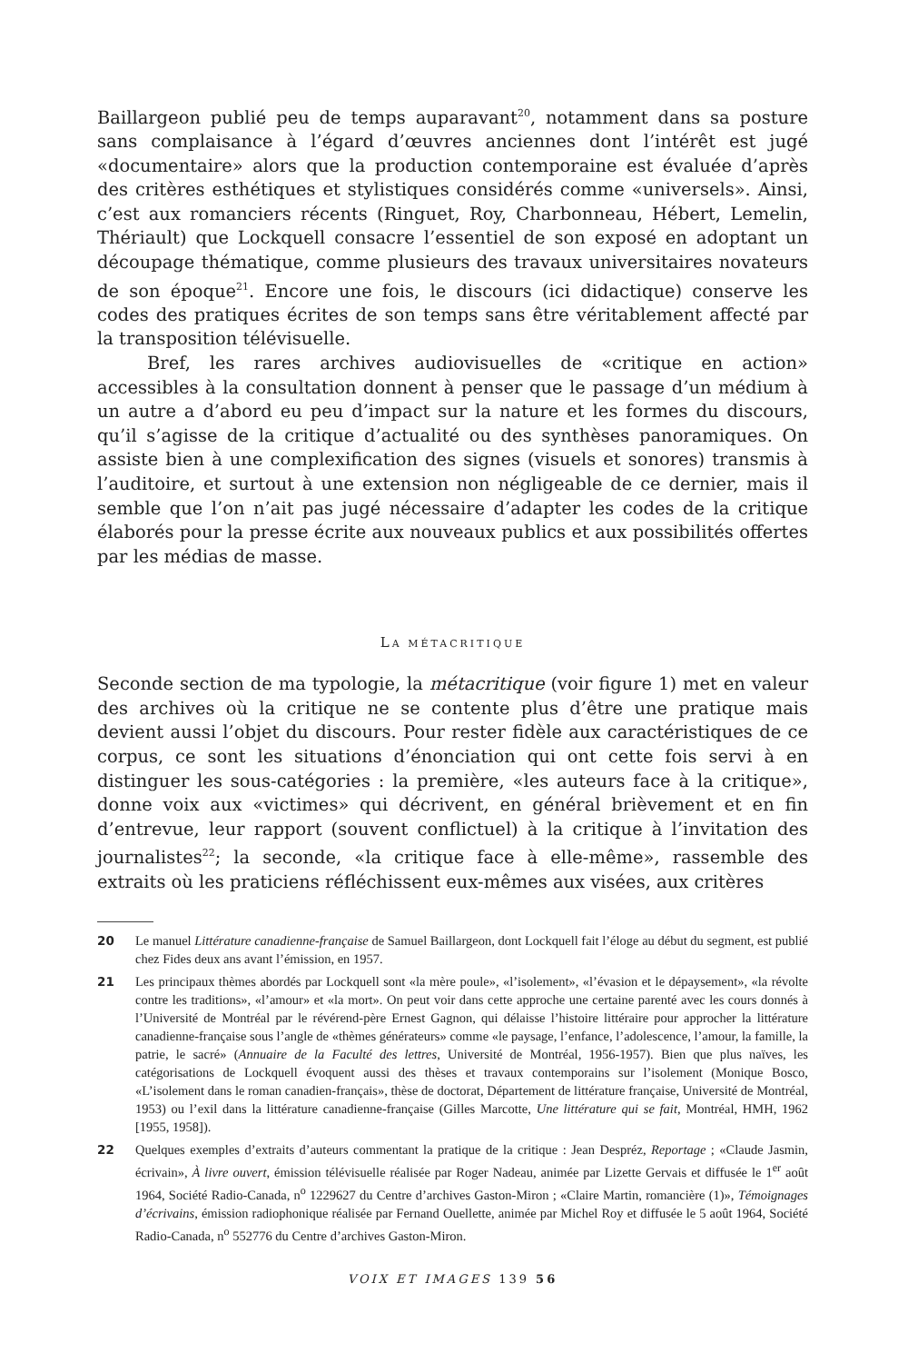Baillargeon publié peu de temps auparavant<sup>20</sup>, notamment dans sa posture sans complaisance à l’égard d’œuvres anciennes dont l’intérêt est jugé «documentaire» alors que la production contemporaine est évaluée d’après des critères esthétiques et stylistiques considérés comme «universels». Ainsi, c’est aux romanciers récents (Ringuet, Roy, Charbonneau, Hébert, Lemelin, Thériault) que Lockquell consacre l’essentiel de son exposé en adoptant un découpage thématique, comme plusieurs des travaux universitaires novateurs de son époque<sup>21</sup>. Encore une fois, le discours (ici didactique) conserve les codes des pratiques écrites de son temps sans être véritablement affecté par la transposition télévisuelle.
Bref, les rares archives audiovisuelles de «critique en action» accessibles à la consultation donnent à penser que le passage d’un médium à un autre a d’abord eu peu d’impact sur la nature et les formes du discours, qu’il s’agisse de la critique d’actualité ou des synthèses panoramiques. On assiste bien à une complexification des signes (visuels et sonores) transmis à l’auditoire, et surtout à une extension non négligeable de ce dernier, mais il semble que l’on n’ait pas jugé nécessaire d’adapter les codes de la critique élaborés pour la presse écrite aux nouveaux publics et aux possibilités offertes par les médias de masse.
LA MÉTACRITIQUE
Seconde section de ma typologie, la métacritique (voir figure 1) met en valeur des archives où la critique ne se contente plus d’être une pratique mais devient aussi l’objet du discours. Pour rester fidèle aux caractéristiques de ce corpus, ce sont les situations d’énonciation qui ont cette fois servi à en distinguer les sous-catégories : la première, «les auteurs face à la critique», donne voix aux «victimes» qui décrivent, en général brièvement et en fin d’entrevue, leur rapport (souvent conflictuel) à la critique à l’invitation des journalistes<sup>22</sup>; la seconde, «la critique face à elle-même», rassemble des extraits où les praticiens réfléchissent eux-mêmes aux visées, aux critères
20 Le manuel Littérature canadienne-française de Samuel Baillargeon, dont Lockquell fait l’éloge au début du segment, est publié chez Fides deux ans avant l’émission, en 1957.
21 Les principaux thèmes abordés par Lockquell sont «la mère poule», «l’isolement», «l’évasion et le dépaysement», «la révolte contre les traditions», «l’amour» et «la mort». On peut voir dans cette approche une certaine parenté avec les cours donnés à l’Université de Montréal par le révérend-père Ernest Gagnon, qui délaisse l’histoire littéraire pour approcher la littérature canadienne-française sous l’angle de «thèmes générateurs» comme «le paysage, l’enfance, l’adolescence, l’amour, la famille, la patrie, le sacré» (Annuaire de la Faculté des lettres, Université de Montréal, 1956-1957). Bien que plus naïves, les catégorisations de Lockquell évoquent aussi des thèses et travaux contemporains sur l’isolement (Monique Bosco, «L’isolement dans le roman canadien-français», thèse de doctorat, Département de littérature française, Université de Montréal, 1953) ou l’exil dans la littérature canadienne-française (Gilles Marcotte, Une littérature qui se fait, Montréal, HMH, 1962 [1955, 1958]).
22 Quelques exemples d’extraits d’auteurs commentant la pratique de la critique : Jean Despréz, Reportage ; «Claude Jasmin, écrivain», À livre ouvert, émission télévisuelle réalisée par Roger Nadeau, animée par Lizette Gervais et diffusée le 1<sup>er</sup> août 1964, Société Radio-Canada, n<sup>o</sup> 1229627 du Centre d’archives Gaston-Miron ; «Claire Martin, romancière (1)», Témoignages d’écrivains, émission radiophonique réalisée par Fernand Ouellette, animée par Michel Roy et diffusée le 5 août 1964, Société Radio-Canada, n<sup>o</sup> 552776 du Centre d’archives Gaston-Miron.
VOIX ET IMAGES 139 56